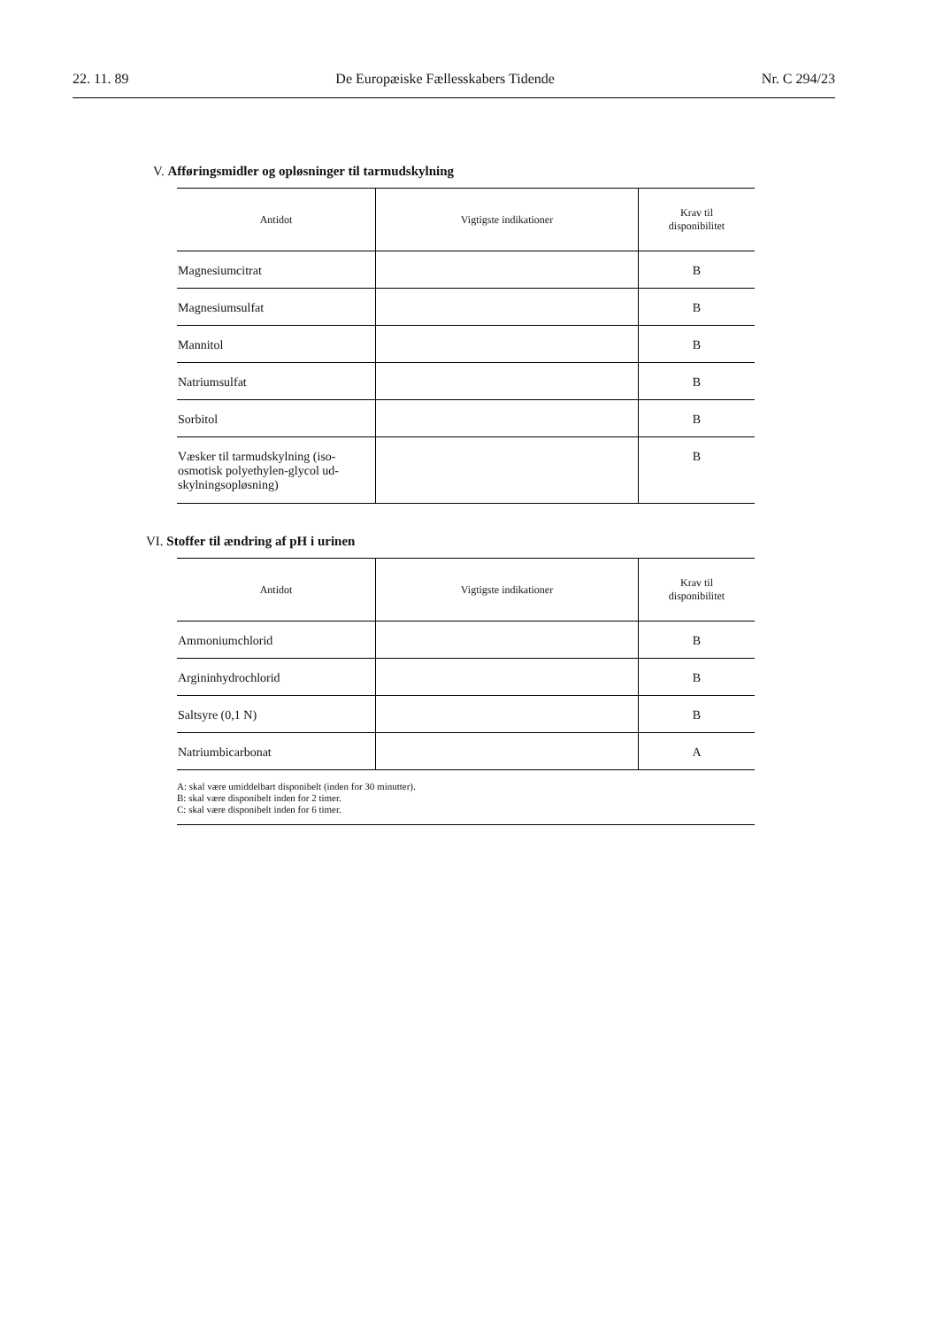22. 11. 89 De Europæiske Fællesskabers Tidende Nr. C 294/23
V. Afføringsmidler og opløsninger til tarmudskylning
| Antidot | Vigtigste indikationer | Krav til disponibilitet |
| --- | --- | --- |
| Magnesiumcitrat | | B |
| Magnesiumsulfat | | B |
| Mannitol | | B |
| Natriumsulfat | | B |
| Sorbitol | | B |
| Væsker til tarmudskylning (iso-osmotisk polyethylen-glycol ud-skylningsopløsning) | | B |
VI. Stoffer til ændring af pH i urinen
| Antidot | Vigtigste indikationer | Krav til disponibilitet |
| --- | --- | --- |
| Ammoniumchlorid | | B |
| Argininhydrochlorid | | B |
| Saltsyre (0,1 N) | | B |
| Natriumbicarbonat | | A |
A: skal være umiddelbart disponibelt (inden for 30 minutter).
B: skal være disponibelt inden for 2 timer.
C: skal være disponibelt inden for 6 timer.